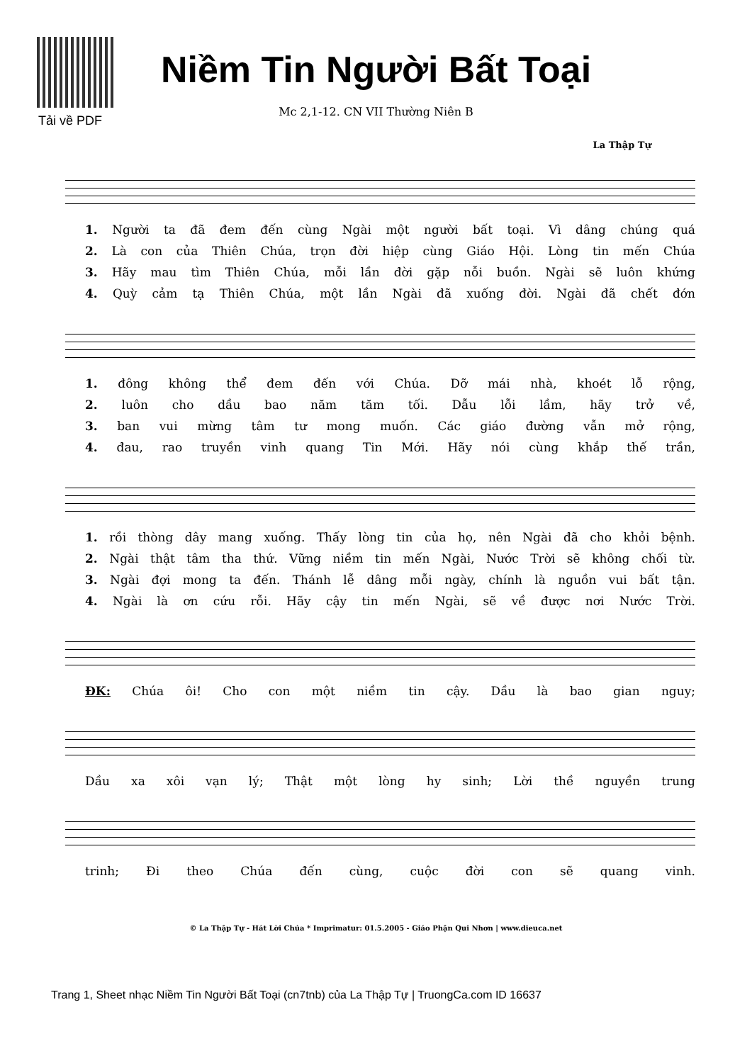Tải về PDF
Niềm Tin Người Bất Toại
Mc 2,1-12. CN VII Thường Niên B
La Thập Tự
1. Người ta đã đem đến cùng Ngài một người bất toại. Vì dâng chúng quá
2. Là con của Thiên Chúa, trọn đời hiệp cùng Giáo Hội. Lòng tin mến Chúa
3. Hãy mau tìm Thiên Chúa, mỗi lần đời gặp nỗi buồn. Ngài sẽ luôn khứng
4. Quỳ cảm tạ Thiên Chúa, một lần Ngài đã xuống đời. Ngài đã chết đớn
1. đông không thể đem đến với Chúa. Dỡ mái nhà, khoét lỗ rộng,
2. luôn cho dầu bao năm tăm tối. Dẫu lỗi lầm, hãy trở về,
3. ban vui mừng tâm tư mong muốn. Các giáo đường vẫn mở rộng,
4. đau, rao truyền vinh quang Tin Mới. Hãy nói cùng khắp thế trần,
1. rồi thòng dây mang xuống. Thấy lòng tin của họ, nên Ngài đã cho khỏi bệnh.
2. Ngài thật tâm tha thứ. Vững niềm tin mến Ngài, Nước Trời sẽ không chối từ.
3. Ngài đợi mong ta đến. Thánh lễ dâng mỗi ngày, chính là nguồn vui bất tận.
4. Ngài là ơn cứu rỗi. Hãy cậy tin mến Ngài, sẽ về được nơi Nước Trời.
ĐK: Chúa ôi! Cho con một niềm tin cậy. Dầu là bao gian nguy;
Dầu xa xôi vạn lý; Thật một lòng hy sinh; Lời thề nguyền trung
trinh; Đi theo Chúa đến cùng, cuộc đời con sẽ quang vinh.
© La Thập Tự - Hát Lời Chúa * Imprimatur: 01.5.2005 - Giáo Phận Qui Nhơn | www.dieuca.net
Trang 1, Sheet nhạc Niềm Tin Người Bất Toại (cn7tnb) của La Thập Tự | TruongCa.com ID 16637